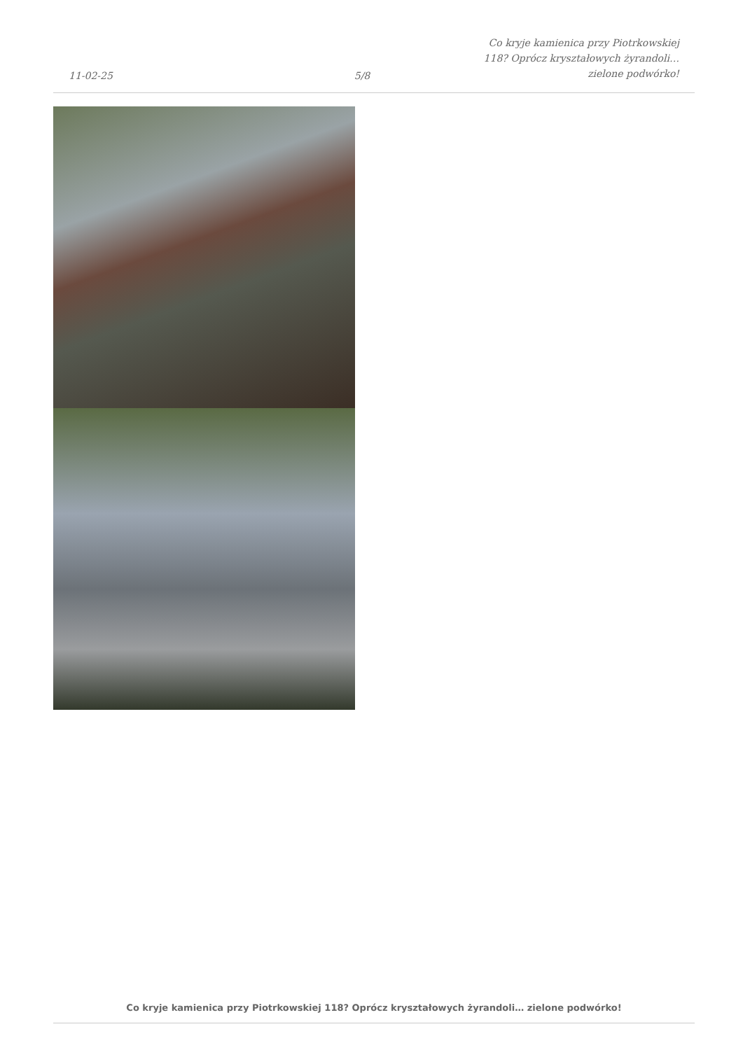11-02-25
5/8
Co kryje kamienica przy Piotrkowskiej
118? Oprócz kryształowych żyrandoli…
zielone podwórko!
Co kryje kamienica przy Piotrkowskiej 118? Oprócz kryształowych żyrandoli… zielone podwórko!